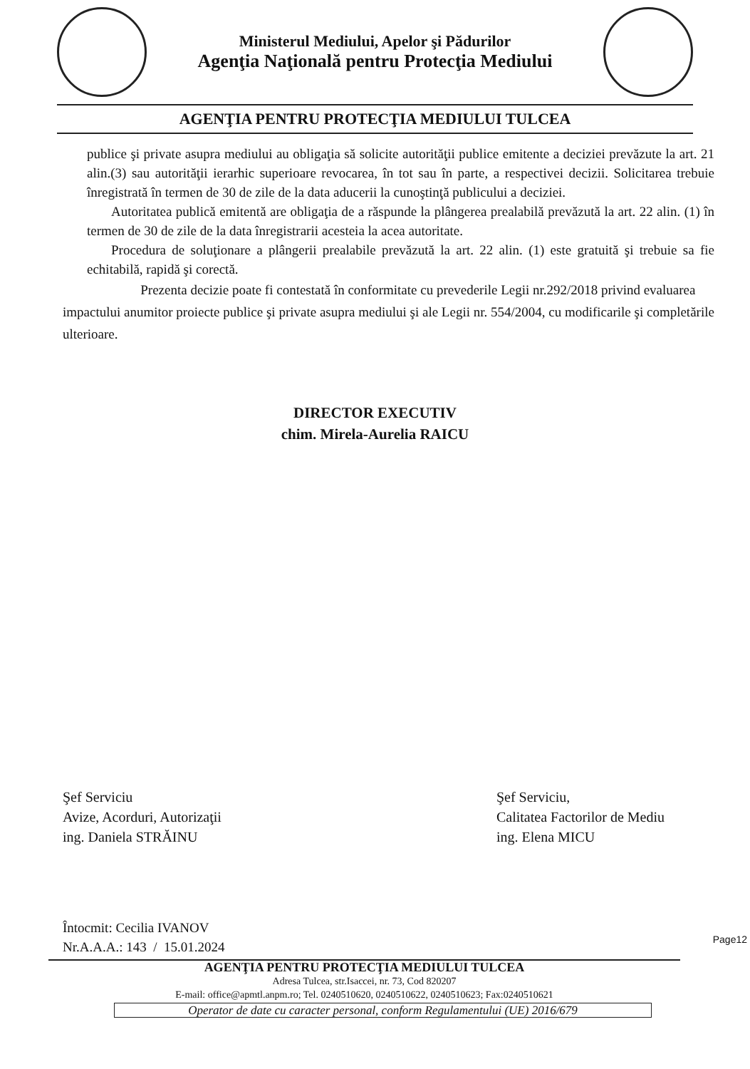Ministerul Mediului, Apelor şi Pădurilor
Agenţia Naţională pentru Protecţia Mediului
AGENŢIA PENTRU PROTECŢIA MEDIULUI TULCEA
publice şi private asupra mediului au obligaţia să solicite autorităţii publice emitente a deciziei prevăzute la art. 21 alin.(3) sau autorităţii ierarhic superioare revocarea, în tot sau în parte, a respectivei decizii. Solicitarea trebuie înregistrată în termen de 30 de zile de la data aducerii la cunoştinţă publicului a deciziei.
Autoritatea publică emitentă are obligaţia de a răspunde la plângerea prealabilă prevăzută la art. 22 alin. (1) în termen de 30 de zile de la data înregistrarii acesteia la acea autoritate.
Procedura de soluţionare a plângerii prealabile prevăzută la art. 22 alin. (1) este gratuită şi trebuie sa fie echitabilă, rapidă şi corectă.
Prezenta decizie poate fi contestată în conformitate cu prevederile Legii nr.292/2018 privind evaluarea impactului anumitor proiecte publice şi private asupra mediului şi ale Legii nr. 554/2004, cu modificarile şi completările ulterioare.
DIRECTOR EXECUTIV
chim. Mirela-Aurelia RAICU
Şef Serviciu
Avize, Acorduri, Autorizaţii
ing. Daniela STRĂINU
Şef Serviciu,
Calitatea Factorilor de Mediu
ing. Elena MICU
Întocmit: Cecilia IVANOV
Nr.A.A.A.: 143 / 15.01.2024
AGENŢIA PENTRU PROTECŢIA MEDIULUI TULCEA
Adresa Tulcea, str.Isaccei, nr. 73, Cod 820207
E-mail: office@apmtl.anpm.ro; Tel. 0240510620, 0240510622, 0240510623; Fax:0240510621
Operator de date cu caracter personal, conform Regulamentului (UE) 2016/679
Page12